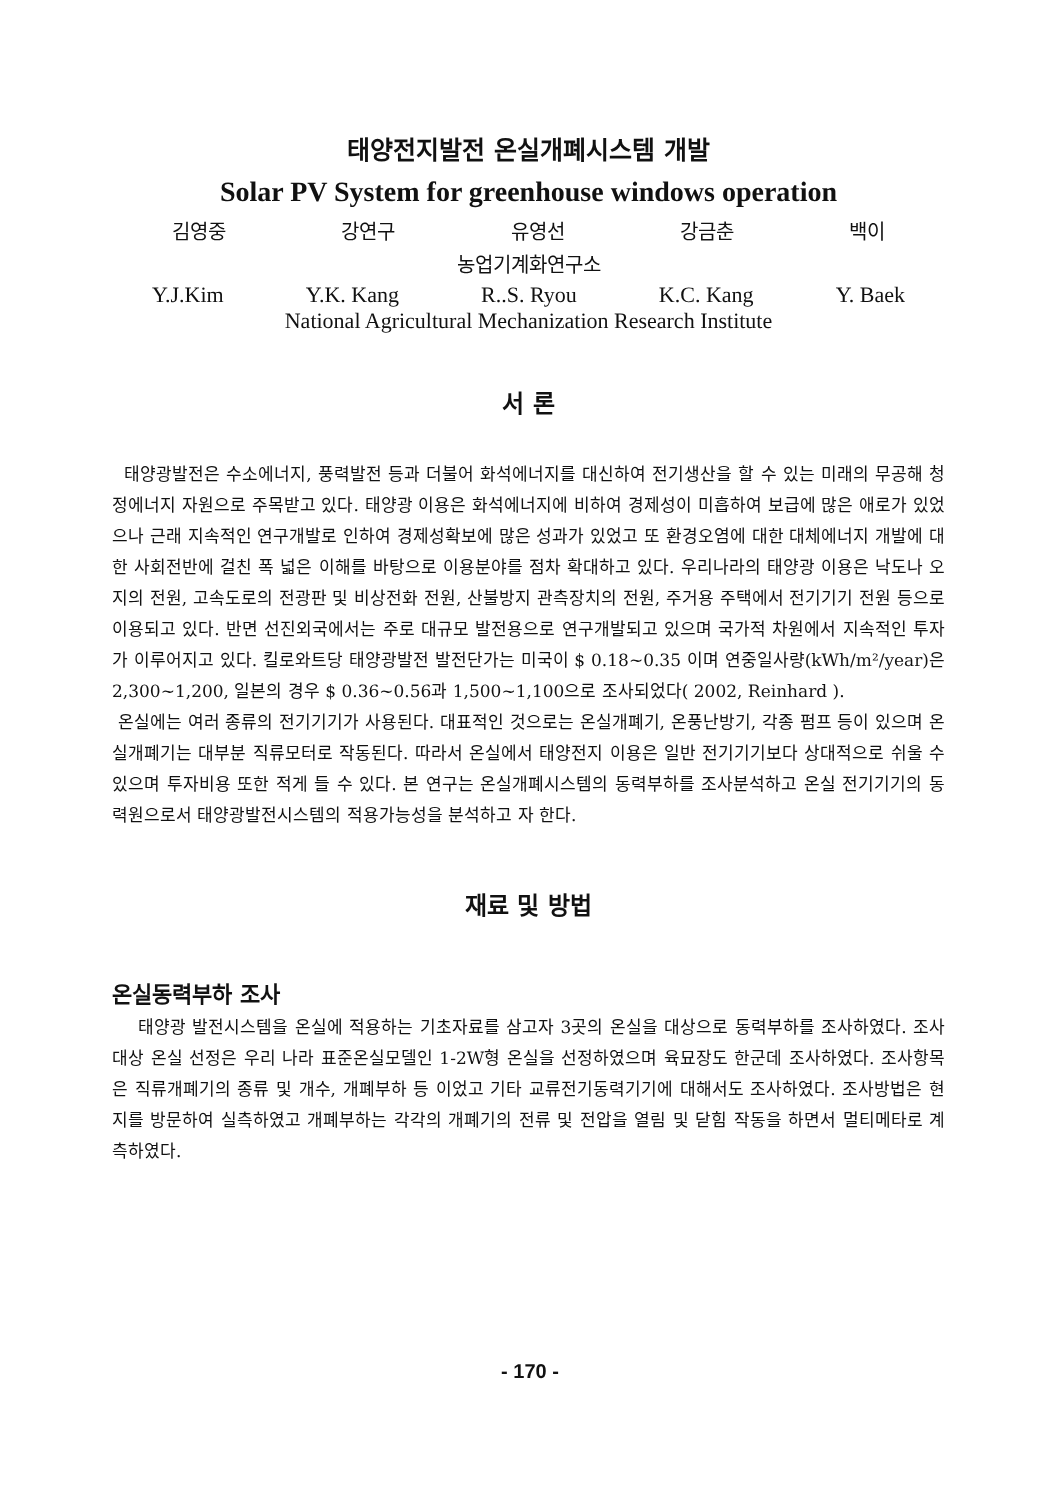태양전지발전 온실개폐시스템 개발
Solar PV System for greenhouse windows operation
김영중 강연구 유영선 강금춘 백이
농업기계화연구소
Y.J.Kim Y.K. Kang R..S. Ryou K.C. Kang Y. Baek
National Agricultural Mechanization Research Institute
서 론
태양광발전은 수소에너지, 풍력발전 등과 더불어 화석에너지를 대신하여 전기생산을 할 수 있는 미래의 무공해 청정에너지 자원으로 주목받고 있다. 태양광 이용은 화석에너지에 비하여 경제성이 미흡하여 보급에 많은 애로가 있었으나 근래 지속적인 연구개발로 인하여 경제성확보에 많은 성과가 있었고 또 환경오염에 대한 대체에너지 개발에 대한 사회전반에 걸친 폭 넓은 이해를 바탕으로 이용분야를 점차 확대하고 있다. 우리나라의 태양광 이용은 낙도나 오지의 전원, 고속도로의 전광판 및 비상전화 전원, 산불방지 관측장치의 전원, 주거용 주택에서 전기기기 전원 등으로 이용되고 있다. 반면 선진외국에서는 주로 대규모 발전용으로 연구개발되고 있으며 국가적 차원에서 지속적인 투자가 이루어지고 있다. 킬로와트당 태양광발전 발전단가는 미국이 $ 0.18~0.35 이며 연중일사량(kWh/m²/year)은 2,300~1,200, 일본의 경우 $ 0.36~0.56과 1,500~1,100으로 조사되었다( 2002, Reinhard ).
온실에는 여러 종류의 전기기기가 사용된다. 대표적인 것으로는 온실개폐기, 온풍난방기, 각종 펌프 등이 있으며 온실개폐기는 대부분 직류모터로 작동된다. 따라서 온실에서 태양전지 이용은 일반 전기기기보다 상대적으로 쉬울 수 있으며 투자비용 또한 적게 들 수 있다. 본 연구는 온실개폐시스템의 동력부하를 조사분석하고 온실 전기기기의 동력원으로서 태양광발전시스템의 적용가능성을 분석하고 자 한다.
재료 및 방법
온실동력부하 조사
태양광 발전시스템을 온실에 적용하는 기초자료를 삼고자 3곳의 온실을 대상으로 동력부하를 조사하였다. 조사대상 온실 선정은 우리 나라 표준온실모델인 1-2W형 온실을 선정하였으며 육묘장도 한군데 조사하였다. 조사항목은 직류개폐기의 종류 및 개수, 개폐부하 등 이었고 기타 교류전기동력기기에 대해서도 조사하였다. 조사방법은 현지를 방문하여 실측하였고 개폐부하는 각각의 개폐기의 전류 및 전압을 열림 및 닫힘 작동을 하면서 멀티메타로 계측하였다.
- 170 -